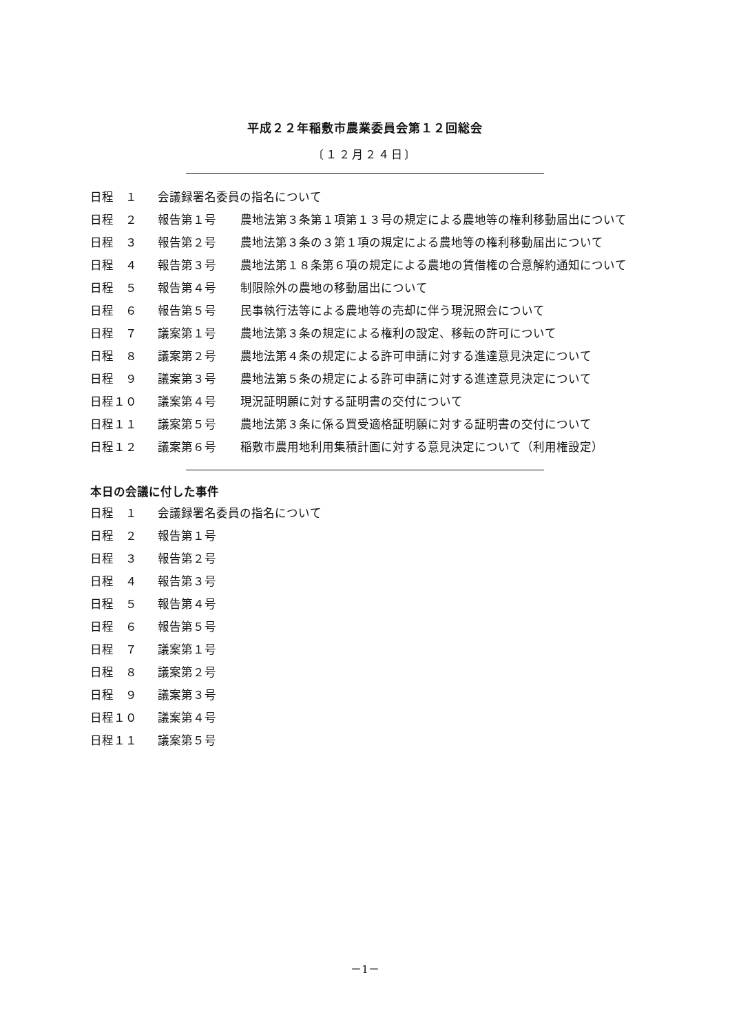平成２２年稲敷市農業委員会第１２回総会
〔１２月２４日〕
| 日程 １ | 会議録署名委員の指名について | |
| 日程 ２ | 報告第１号 | 農地法第３条第１項第１３号の規定による農地等の権利移動届出について |
| 日程 ３ | 報告第２号 | 農地法第３条の３第１項の規定による農地等の権利移動届出について |
| 日程 ４ | 報告第３号 | 農地法第１８条第６項の規定による農地の賃借権の合意解約通知について |
| 日程 ５ | 報告第４号 | 制限除外の農地の移動届出について |
| 日程 ６ | 報告第５号 | 民事執行法等による農地等の売却に伴う現況照会について |
| 日程 ７ | 議案第１号 | 農地法第３条の規定による権利の設定、移転の許可について |
| 日程 ８ | 議案第２号 | 農地法第４条の規定による許可申請に対する進達意見決定について |
| 日程 ９ | 議案第３号 | 農地法第５条の規定による許可申請に対する進達意見決定について |
| 日程１０ | 議案第４号 | 現況証明願に対する証明書の交付について |
| 日程１１ | 議案第５号 | 農地法第３条に係る買受適格証明願に対する証明書の交付について |
| 日程１２ | 議案第６号 | 稲敷市農用地利用集積計画に対する意見決定について（利用権設定） |
本日の会議に付した事件
| 日程 １ | 会議録署名委員の指名について |
| 日程 ２ | 報告第１号 |
| 日程 ３ | 報告第２号 |
| 日程 ４ | 報告第３号 |
| 日程 ５ | 報告第４号 |
| 日程 ６ | 報告第５号 |
| 日程 ７ | 議案第１号 |
| 日程 ８ | 議案第２号 |
| 日程 ９ | 議案第３号 |
| 日程１０ | 議案第４号 |
| 日程１１ | 議案第５号 |
－1－